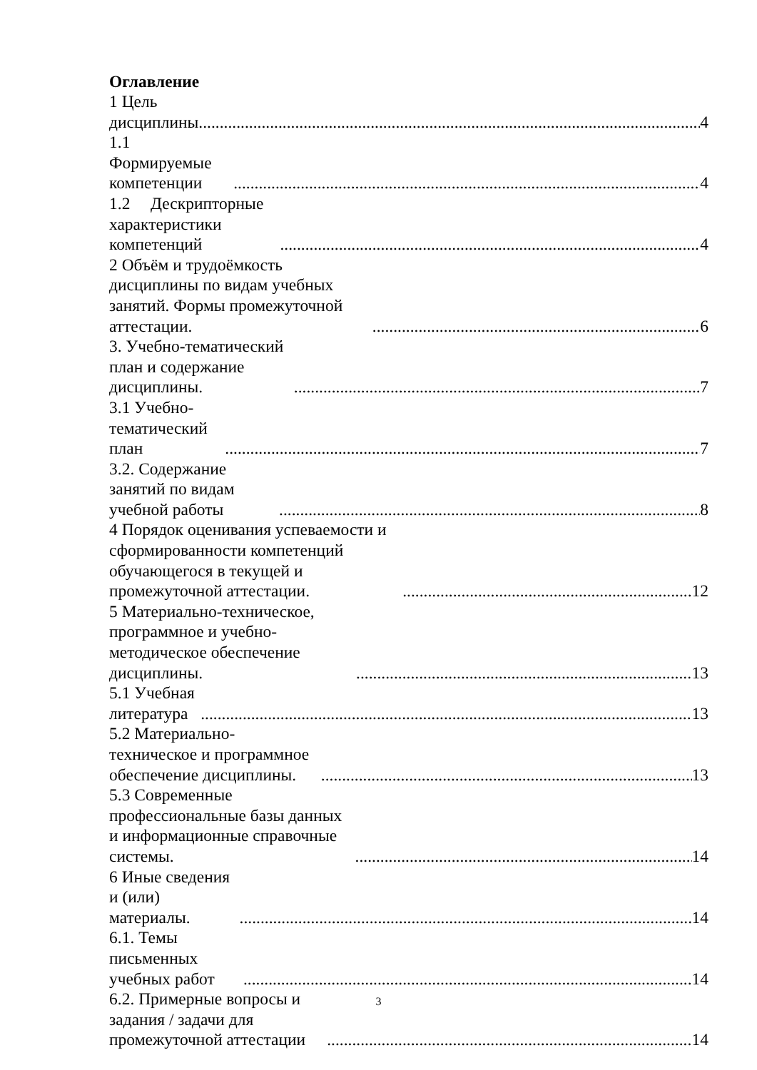Оглавление
1 Цель дисциплины. 4
1.1 Формируемые компетенции 4
1.2 Дескрипторные характеристики компетенций 4
2 Объём и трудоёмкость дисциплины по видам учебных занятий. Формы промежуточной аттестации. 6
3. Учебно-тематический план и содержание дисциплины. 7
3.1 Учебно-тематический план 7
3.2. Содержание занятий по видам учебной работы 8
4 Порядок оценивания успеваемости и сформированности компетенций обучающегося в текущей и промежуточной аттестации. 12
5 Материально-техническое, программное и учебно-методическое обеспечение дисциплины. 13
5.1 Учебная литература 13
5.2 Материально-техническое и программное обеспечение дисциплины. 13
5.3 Современные профессиональные базы данных и информационные справочные системы. 14
6 Иные сведения и (или) материалы. 14
6.1. Темы письменных учебных работ 14
6.2. Примерные вопросы и задания / задачи для промежуточной аттестации 14
3